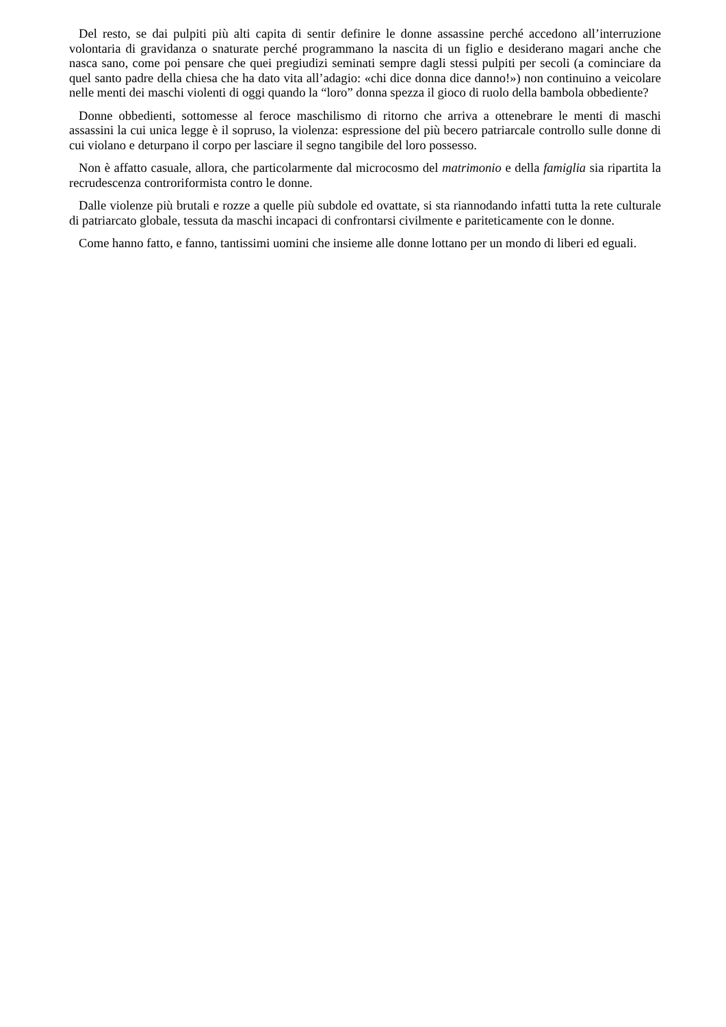Del resto, se dai pulpiti più alti capita di sentir definire le donne assassine perché accedono all’interruzione volontaria di gravidanza o snaturate perché programmano la nascita di un figlio e desiderano magari anche che nasca sano, come poi pensare che quei pregiudizi seminati sempre dagli stessi pulpiti per secoli (a cominciare da quel santo padre della chiesa che ha dato vita all’adagio: «chi dice donna dice danno!») non continuino a veicolare nelle menti dei maschi violenti di oggi quando la “loro” donna spezza il gioco di ruolo della bambola obbediente?
Donne obbedienti, sottomesse al feroce maschilismo di ritorno che arriva a ottenebrare le menti di maschi assassini la cui unica legge è il sopruso, la violenza: espressione del più becero patriarcale controllo sulle donne di cui violano e deturpano il corpo per lasciare il segno tangibile del loro possesso.
Non è affatto casuale, allora, che particolarmente dal microcosmo del matrimonio e della famiglia sia ripartita la recrudescenza controriformista contro le donne.
Dalle violenze più brutali e rozze a quelle più subdole ed ovattate, si sta riannodando infatti tutta la rete culturale di patriarcato globale, tessuta da maschi incapaci di confrontarsi civilmente e pariteticamente con le donne.
Come hanno fatto, e fanno, tantissimi uomini che insieme alle donne lottano per un mondo di liberi ed eguali.